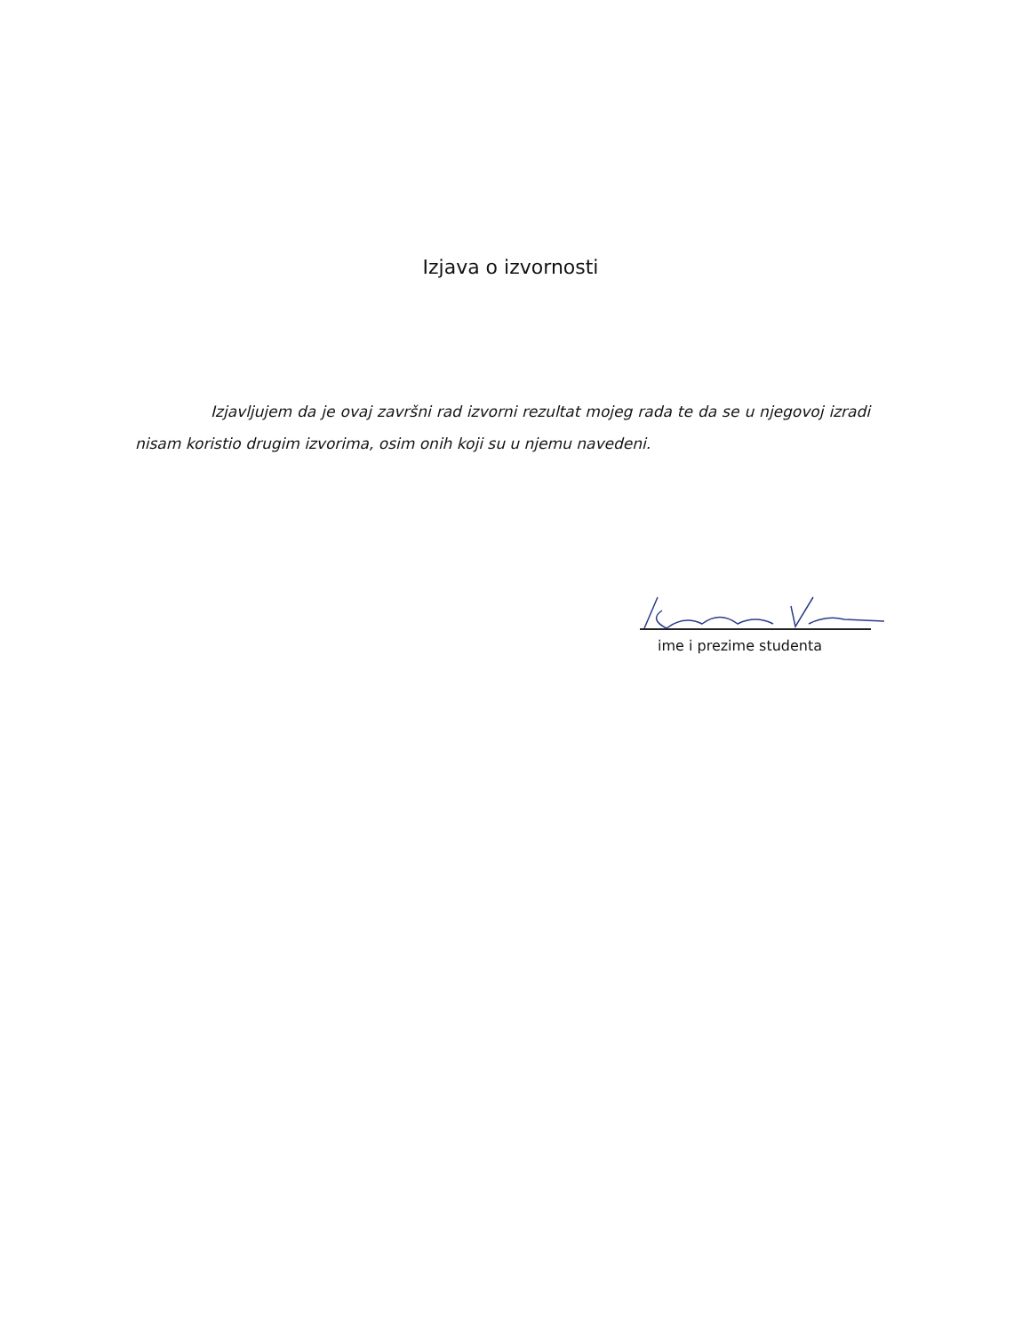Izjava o izvornosti
Izjavljujem da je ovaj završni rad izvorni rezultat mojeg rada te da se u njegovoj izradi nisam koristio drugim izvorima, osim onih koji su u njemu navedeni.
ime i prezime studenta